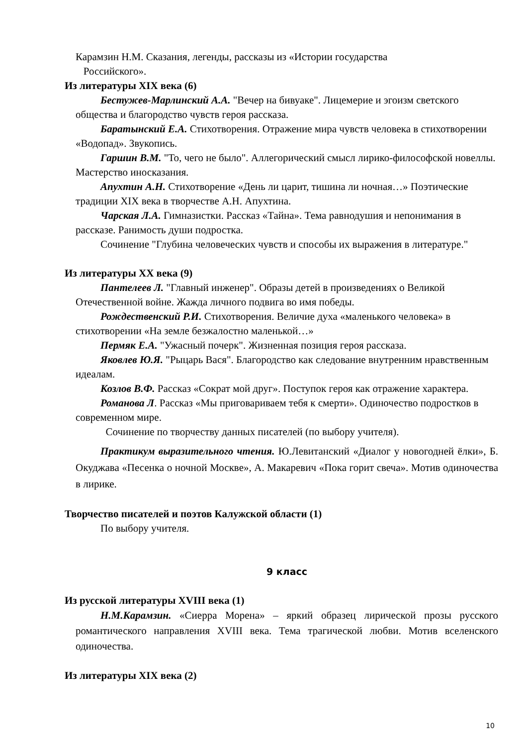Карамзин Н.М. Сказания, легенды, рассказы из «Истории государства
Российского».
Из литературы XIX века (6)
Бестужев-Марлинский А.А. "Вечер на бивуаке". Лицемерие и эгоизм светского общества и благородство чувств героя рассказа.
Баратынский Е.А. Стихотворения. Отражение мира чувств человека в стихотворении «Водопад». Звукопись.
Гаршин В.М. "То, чего не было". Аллегорический смысл лирико-философской новеллы. Мастерство иносказания.
Апухтин А.Н. Стихотворение «День ли царит, тишина ли ночная…» Поэтические традиции XIX века в творчестве А.Н. Апухтина.
Чарская Л.А. Гимназистки. Рассказ «Тайна». Тема равнодушия и непонимания в рассказе. Ранимость души подростка.
Сочинение "Глубина человеческих чувств и способы их выражения в литературе."
Из литературы XX века (9)
Пантелеев Л. "Главный инженер". Образы детей в произведениях о Великой Отечественной войне. Жажда личного подвига во имя победы.
Рождественский Р.И. Стихотворения. Величие духа «маленького человека» в стихотворении «На земле безжалостно маленькой…»
Пермяк Е.А. "Ужасный почерк". Жизненная позиция героя рассказа.
Яковлев Ю.Я. "Рыцарь Вася". Благородство как следование внутренним нравственным идеалам.
Козлов В.Ф. Рассказ «Сократ мой друг». Поступок героя как отражение характера.
Романова Л. Рассказ «Мы приговариваем тебя к смерти». Одиночество подростков в современном мире.
Сочинение по творчеству данных писателей (по выбору учителя).
Практикум выразительного чтения. Ю.Левитанский «Диалог у новогодней ёлки», Б. Окуджава «Песенка о ночной Москве», А. Макаревич «Пока горит свеча». Мотив одиночества в лирике.
Творчество писателей и поэтов Калужской области (1)
По выбору учителя.
9 класс
Из русской литературы XVIII века (1)
Н.М.Карамзин. «Сиерра Морена» – яркий образец лирической прозы русского романтического направления XVIII века. Тема трагической любви. Мотив вселенского одиночества.
Из литературы XIX века (2)
10